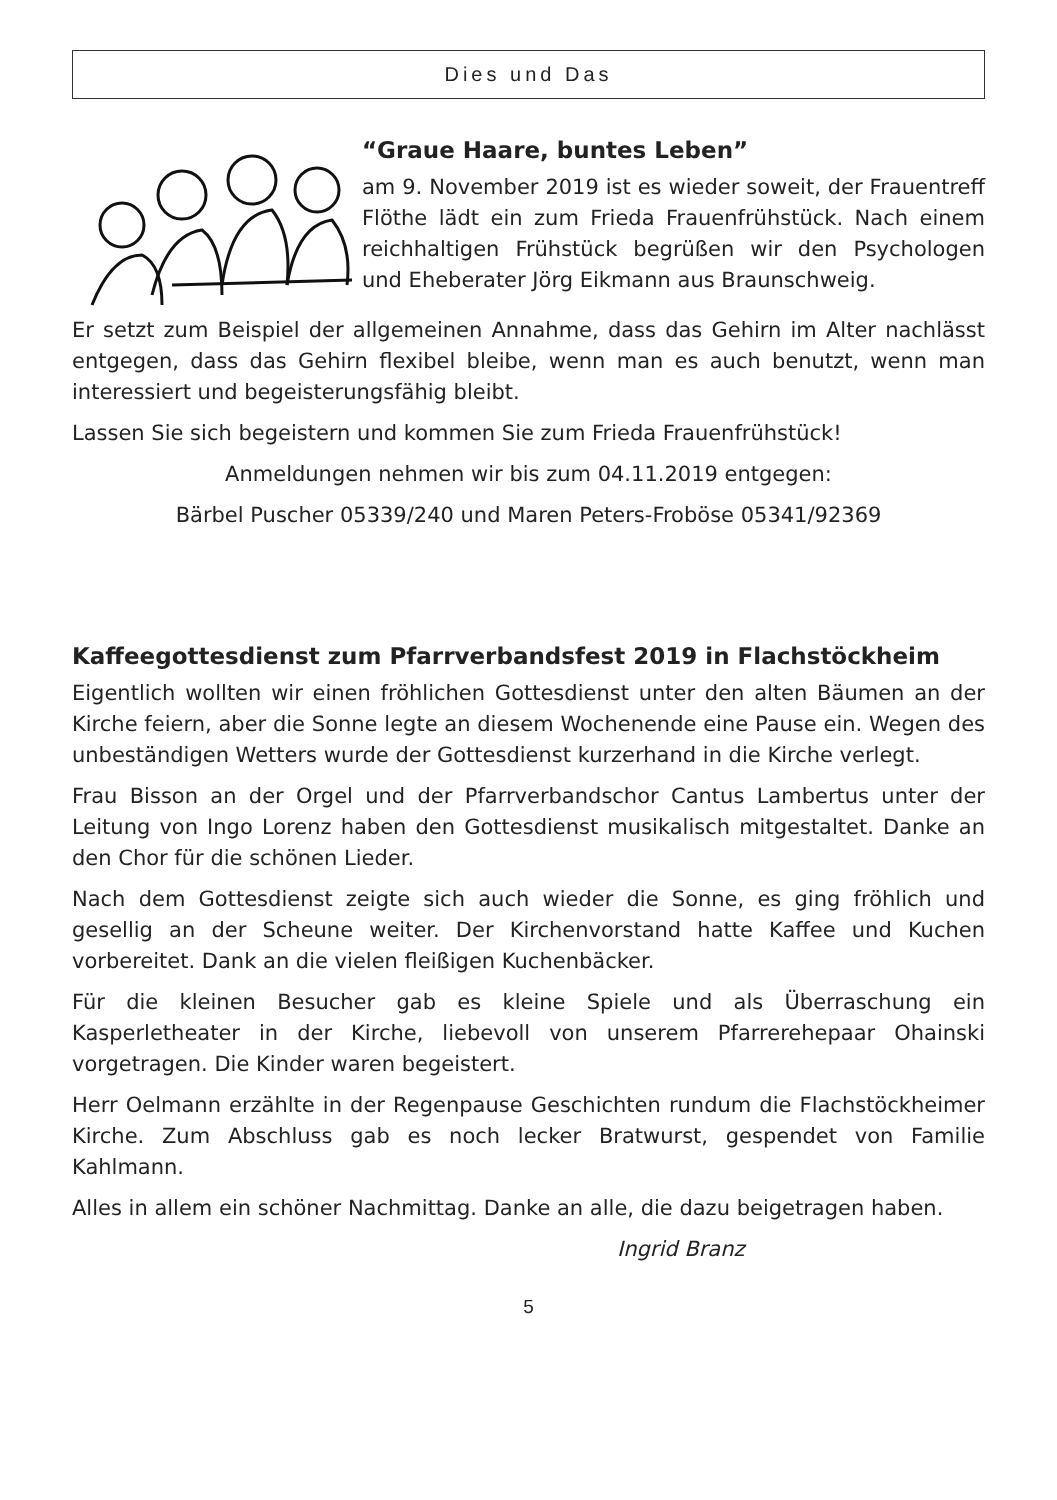Dies und Das
“Graue Haare, buntes Leben”
am 9. November 2019 ist es wieder soweit, der Frauentreff Flöthe lädt ein zum Frieda Frauenfrühstück. Nach einem reichhaltigen Frühstück begrüßen wir den Psychologen und Eheberater Jörg Eikmann aus Braunschweig.
Er setzt zum Beispiel der allgemeinen Annahme, dass das Gehirn im Alter nachlässt entgegen, dass das Gehirn flexibel bleibe, wenn man es auch benutzt, wenn man interessiert und begeisterungsfähig bleibt.
Lassen Sie sich begeistern und kommen Sie zum Frieda Frauenfrühstück!
Anmeldungen nehmen wir bis zum 04.11.2019 entgegen:
Bärbel Puscher 05339/240 und Maren Peters-Froböse 05341/92369
Kaffeegottesdienst zum Pfarrverbandsfest 2019 in Flachstöckheim
Eigentlich wollten wir einen fröhlichen Gottesdienst unter den alten Bäumen an der Kirche feiern, aber die Sonne legte an diesem Wochenende eine Pause ein. Wegen des unbeständigen Wetters wurde der Gottesdienst kurzerhand in die Kirche verlegt.
Frau Bisson an der Orgel und der Pfarrverbandschor Cantus Lambertus unter der Leitung von Ingo Lorenz haben den Gottesdienst musikalisch mitgestaltet. Danke an den Chor für die schönen Lieder.
Nach dem Gottesdienst zeigte sich auch wieder die Sonne, es ging fröhlich und gesellig an der Scheune weiter. Der Kirchenvorstand hatte Kaffee und Kuchen vorbereitet. Dank an die vielen fleißigen Kuchenbäcker.
Für die kleinen Besucher gab es kleine Spiele und als Überraschung ein Kasperletheater in der Kirche, liebevoll von unserem Pfarrerehepaar Ohainski vorgetragen. Die Kinder waren begeistert.
Herr Oelmann erzählte in der Regenpause Geschichten rundum die Flachstöckheimer Kirche. Zum Abschluss gab es noch lecker Bratwurst, gespendet von Familie Kahlmann.
Alles in allem ein schöner Nachmittag. Danke an alle, die dazu beigetragen haben.
Ingrid Branz
5